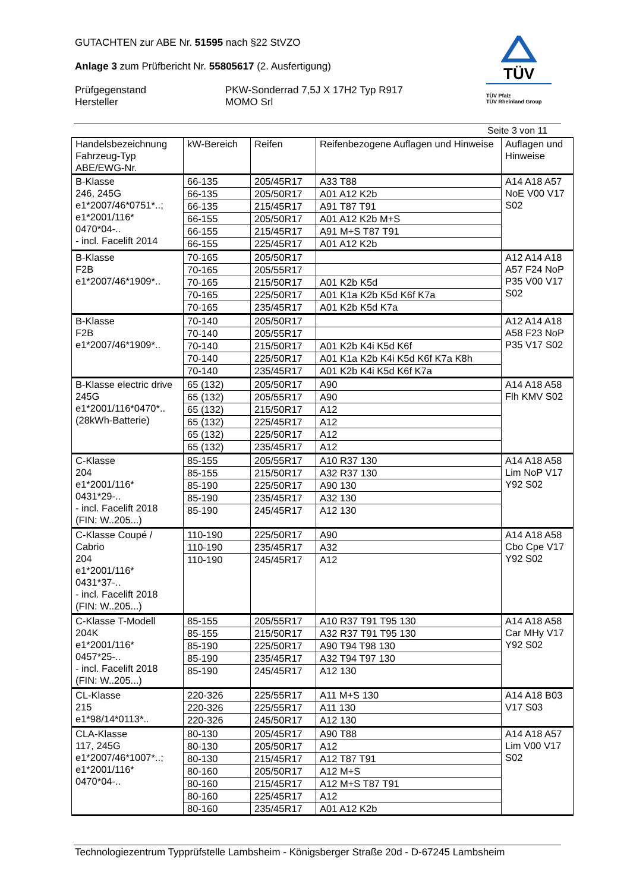GUTACHTEN zur ABE Nr. 51595 nach §22 StVZO
Anlage 3 zum Prüfbericht Nr. 55805617 (2. Ausfertigung)
Prüfgegenstand
Hersteller
PKW-Sonderrad 7,5J X 17H2 Typ R917
MOMO Srl
TÜV
TÜV Pfalz
TÜV Rheinland Group
Seite 3 von 11
| Handelsbezeichnung Fahrzeug-Typ ABE/EWG-Nr. | kW-Bereich | Reifen | Reifenbezogene Auflagen und Hinweise | Auflagen und Hinweise |
| --- | --- | --- | --- | --- |
| B-Klasse 246, 245G e1*2007/46*0751*..; e1*2001/116* 0470*04-.. - incl. Facelift 2014 | 66-135 | 205/45R17 | A33 T88 | A14 A18 A57 NoE V00 V17 S02 |
| | 66-135 | 205/50R17 | A01 A12 K2b | |
| | 66-135 | 215/45R17 | A91 T87 T91 | |
| | 66-155 | 205/50R17 | A01 A12 K2b M+S | |
| | 66-155 | 215/45R17 | A91 M+S T87 T91 | |
| | 66-155 | 225/45R17 | A01 A12 K2b | |
| B-Klasse F2B e1*2007/46*1909*.. | 70-165 | 205/50R17 | | A12 A14 A18 A57 F24 NoP P35 V00 V17 S02 |
| | 70-165 | 205/55R17 | | |
| | 70-165 | 215/50R17 | A01 K2b K5d | |
| | 70-165 | 225/50R17 | A01 K1a K2b K5d K6f K7a | |
| | 70-165 | 235/45R17 | A01 K2b K5d K7a | |
| B-Klasse F2B e1*2007/46*1909*.. | 70-140 | 205/50R17 | | A12 A14 A18 A58 F23 NoP P35 V17 S02 |
| | 70-140 | 205/55R17 | | |
| | 70-140 | 215/50R17 | A01 K2b K4i K5d K6f | |
| | 70-140 | 225/50R17 | A01 K1a K2b K4i K5d K6f K7a K8h | |
| | 70-140 | 235/45R17 | A01 K2b K4i K5d K6f K7a | |
| B-Klasse electric drive 245G e1*2001/116*0470*.. (28kWh-Batterie) | 65 (132) | 205/50R17 | A90 | A14 A18 A58 Flh KMV S02 |
| | 65 (132) | 205/55R17 | A90 | |
| | 65 (132) | 215/50R17 | A12 | |
| | 65 (132) | 225/45R17 | A12 | |
| | 65 (132) | 225/50R17 | A12 | |
| | 65 (132) | 235/45R17 | A12 | |
| C-Klasse 204 e1*2001/116* 0431*29-.. - incl. Facelift 2018 (FIN: W..205...) | 85-155 | 205/55R17 | A10 R37 130 | A14 A18 A58 Lim NoP V17 Y92 S02 |
| | 85-155 | 215/50R17 | A32 R37 130 | |
| | 85-190 | 225/50R17 | A90 130 | |
| | 85-190 | 235/45R17 | A32 130 | |
| | 85-190 | 245/45R17 | A12 130 | |
| C-Klasse Coupé / Cabrio 204 e1*2001/116* 0431*37-.. - incl. Facelift 2018 (FIN: W..205...) | 110-190 | 225/50R17 | A90 | A14 A18 A58 Cbo Cpe V17 Y92 S02 |
| | 110-190 | 235/45R17 | A32 | |
| | 110-190 | 245/45R17 | A12 | |
| C-Klasse T-Modell 204K e1*2001/116* 0457*25-.. - incl. Facelift 2018 (FIN: W..205...) | 85-155 | 205/55R17 | A10 R37 T91 T95 130 | A14 A18 A58 Car MHy V17 Y92 S02 |
| | 85-155 | 215/50R17 | A32 R37 T91 T95 130 | |
| | 85-190 | 225/50R17 | A90 T94 T98 130 | |
| | 85-190 | 235/45R17 | A32 T94 T97 130 | |
| | 85-190 | 245/45R17 | A12 130 | |
| CL-Klasse 215 e1*98/14*0113*.. | 220-326 | 225/55R17 | A11 M+S 130 | A14 A18 B03 V17 S03 |
| | 220-326 | 225/55R17 | A11 130 | |
| | 220-326 | 245/50R17 | A12 130 | |
| CLA-Klasse 117, 245G e1*2007/46*1007*..; e1*2001/116* 0470*04-.. | 80-130 | 205/45R17 | A90 T88 | A14 A18 A57 Lim V00 V17 S02 |
| | 80-130 | 205/50R17 | A12 | |
| | 80-130 | 215/45R17 | A12 T87 T91 | |
| | 80-160 | 205/50R17 | A12 M+S | |
| | 80-160 | 215/45R17 | A12 M+S T87 T91 | |
| | 80-160 | 225/45R17 | A12 | |
| | 80-160 | 235/45R17 | A01 A12 K2b | |
Technologiezentrum Typprüfstelle Lambsheim - Königsberger Straße 20d - D-67245 Lambsheim